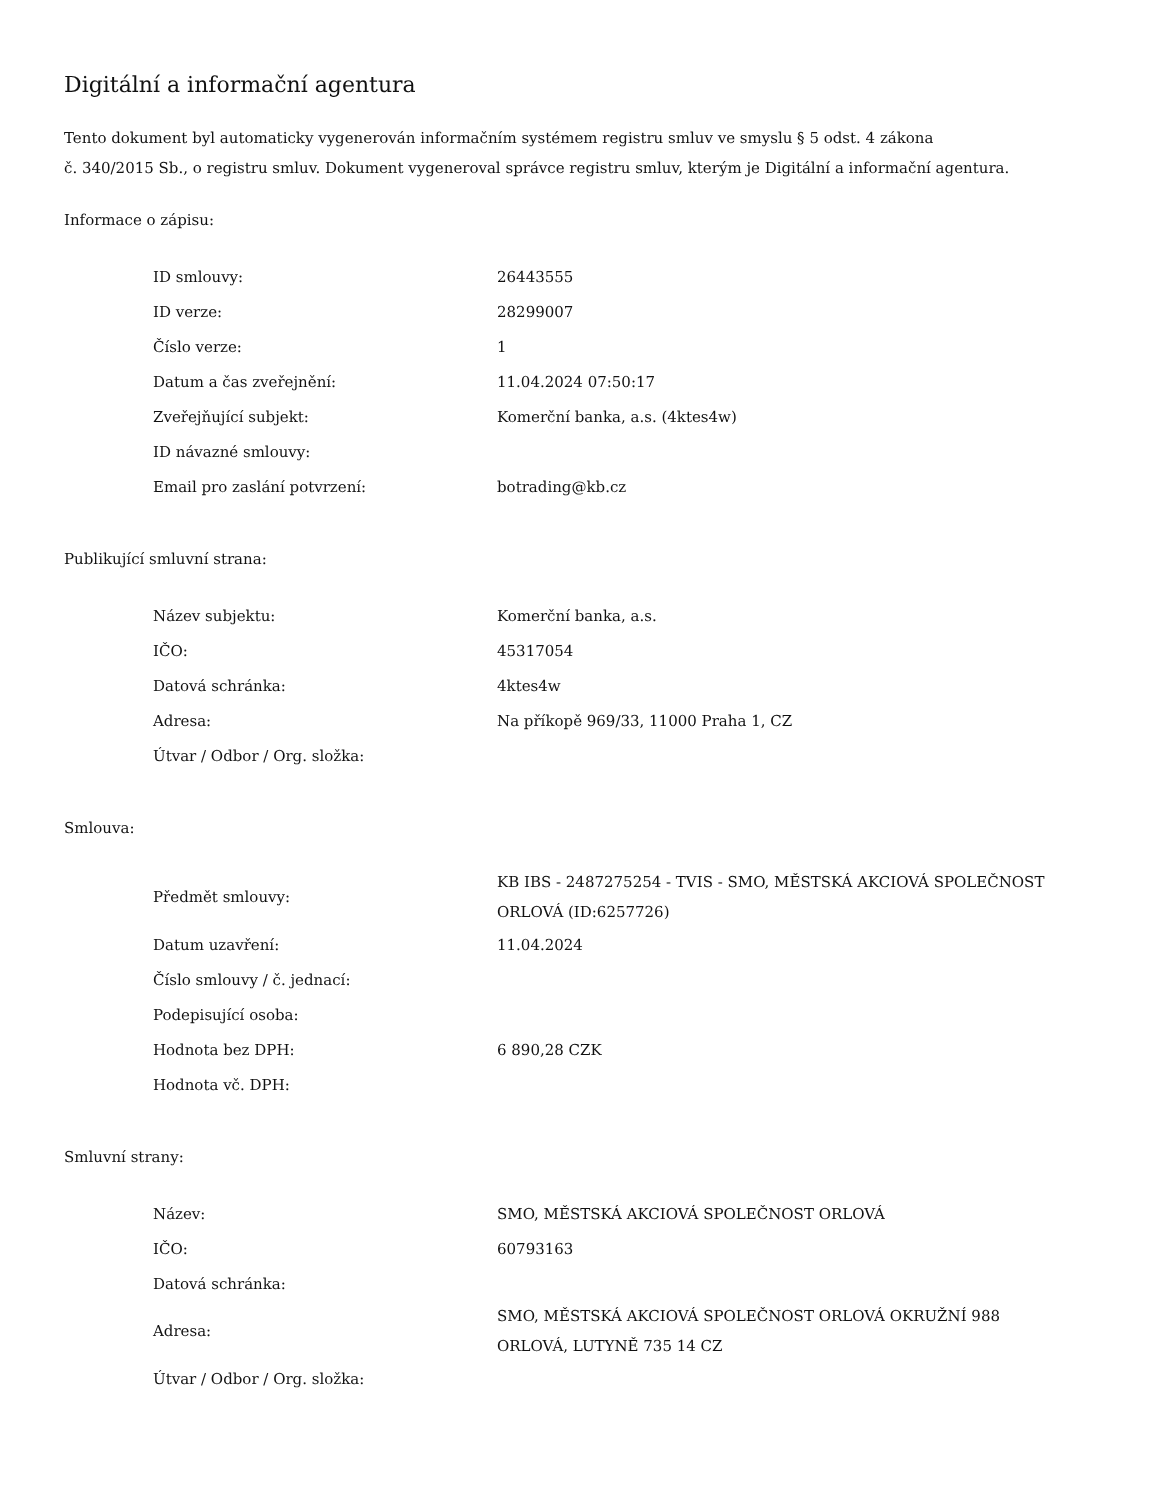Digitální a informační agentura
Tento dokument byl automaticky vygenerován informačním systémem registru smluv ve smyslu § 5 odst. 4 zákona
č. 340/2015 Sb., o registru smluv. Dokument vygeneroval správce registru smluv, kterým je Digitální a informační agentura.
Informace o zápisu:
| ID smlouvy: | 26443555 |
| ID verze: | 28299007 |
| Číslo verze: | 1 |
| Datum a čas zveřejnění: | 11.04.2024 07:50:17 |
| Zveřejňující subjekt: | Komerční banka, a.s. (4ktes4w) |
| ID návazné smlouvy: | |
| Email pro zaslání potvrzení: | botrading@kb.cz |
Publikující smluvní strana:
| Název subjektu: | Komerční banka, a.s. |
| IČO: | 45317054 |
| Datová schránka: | 4ktes4w |
| Adresa: | Na příkopě 969/33, 11000 Praha 1, CZ |
| Útvar / Odbor / Org. složka: | |
Smlouva:
| Předmět smlouvy: | KB IBS - 2487275254 - TVIS - SMO, MĚSTSKÁ AKCIOVÁ SPOLEČNOST ORLOVÁ (ID:6257726) |
| Datum uzavření: | 11.04.2024 |
| Číslo smlouvy / č. jednací: | |
| Podepisující osoba: | |
| Hodnota bez DPH: | 6 890,28 CZK |
| Hodnota vč. DPH: | |
Smluvní strany:
| Název: | SMO, MĚSTSKÁ AKCIOVÁ SPOLEČNOST ORLOVÁ |
| IČO: | 60793163 |
| Datová schránka: | |
| Adresa: | SMO, MĚSTSKÁ AKCIOVÁ SPOLEČNOST ORLOVÁ OKRUŽNÍ 988 ORLOVÁ, LUTYNĚ 735 14 CZ |
| Útvar / Odbor / Org. složka: | |